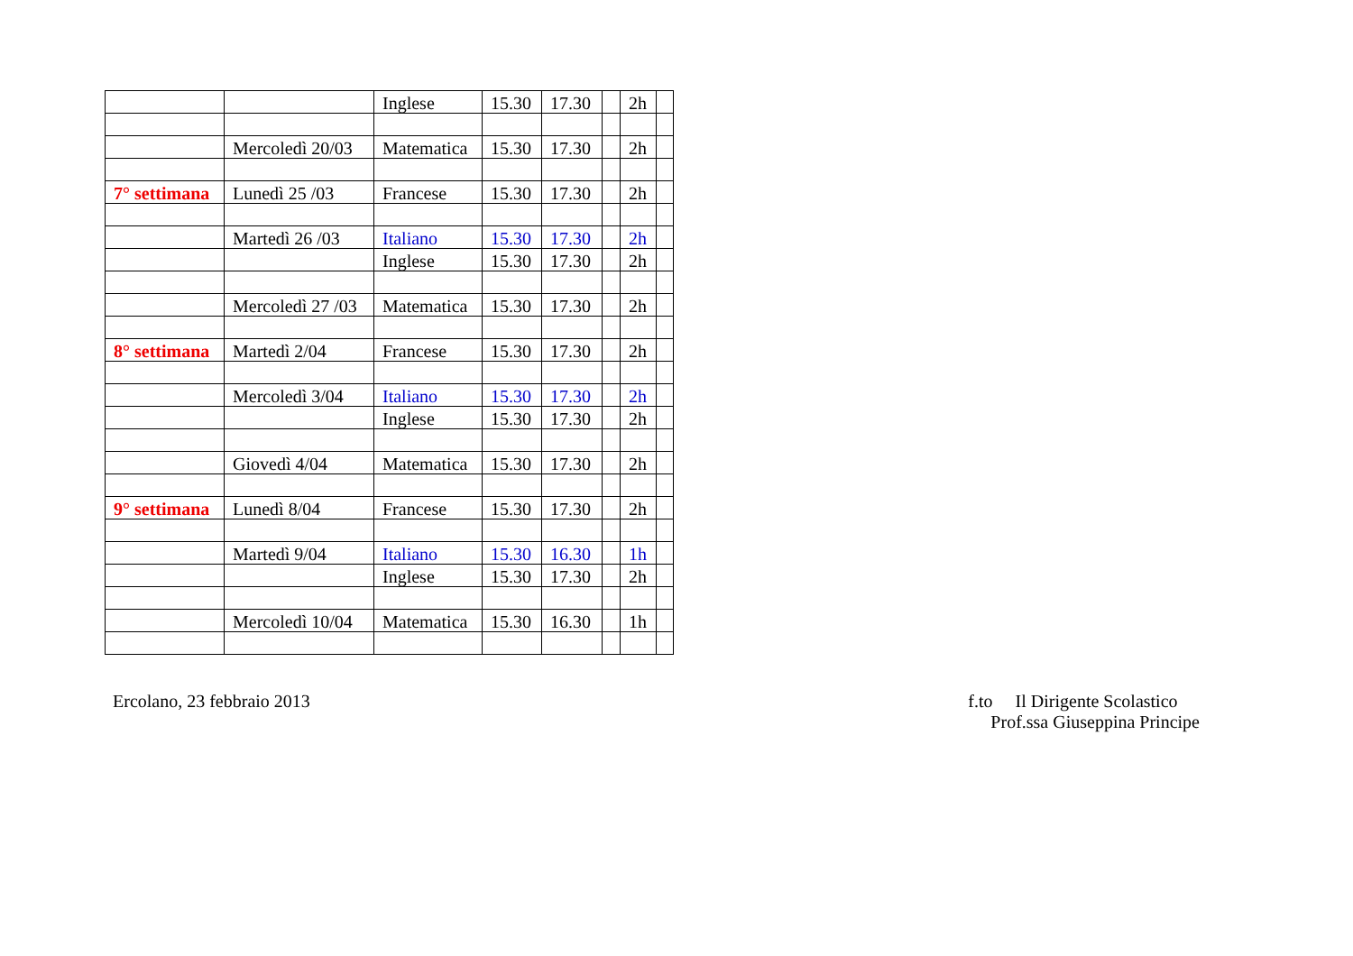| | | Inglese | 15.30 | 17.30 | | 2h | |
| | Mercoledì 20/03 | Matematica | 15.30 | 17.30 | | 2h | |
| 7° settimana | Lunedì 25 /03 | Francese | 15.30 | 17.30 | | 2h | |
| | Martedì 26 /03 | Italiano | 15.30 | 17.30 | | 2h | |
| | | Inglese | 15.30 | 17.30 | | 2h | |
| | Mercoledì 27 /03 | Matematica | 15.30 | 17.30 | | 2h | |
| 8° settimana | Martedì 2/04 | Francese | 15.30 | 17.30 | | 2h | |
| | Mercoledì 3/04 | Italiano | 15.30 | 17.30 | | 2h | |
| | | Inglese | 15.30 | 17.30 | | 2h | |
| | Giovedì 4/04 | Matematica | 15.30 | 17.30 | | 2h | |
| 9° settimana | Lunedì 8/04 | Francese | 15.30 | 17.30 | | 2h | |
| | Martedì 9/04 | Italiano | 15.30 | 16.30 | | 1h | |
| | | Inglese | 15.30 | 17.30 | | 2h | |
| | Mercoledì 10/04 | Matematica | 15.30 | 16.30 | | 1h | |
Ercolano, 23 febbraio 2013 f.to Il Dirigente Scolastico
Prof.ssa Giuseppina Principe